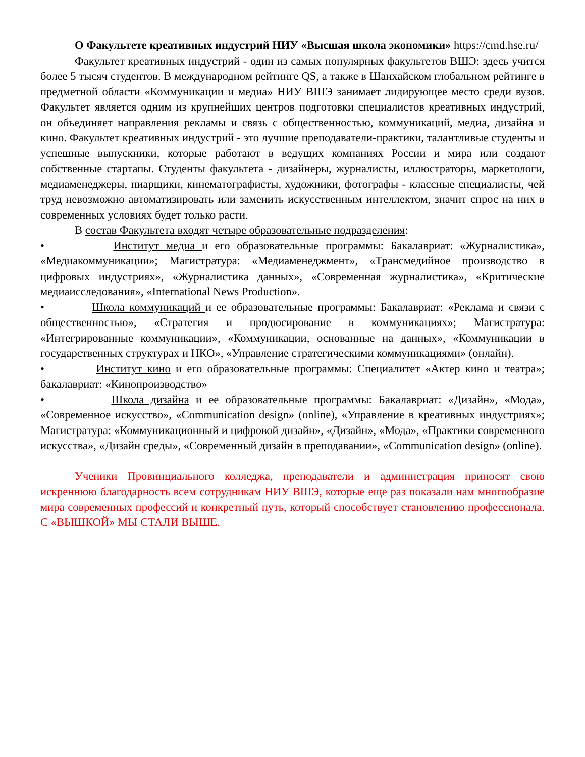О Факультете креативных индустрий НИУ «Высшая школа экономики» https://cmd.hse.ru/
Факультет креативных индустрий - один из самых популярных факультетов ВШЭ: здесь учится более 5 тысяч студентов. В международном рейтинге QS, а также в Шанхайском глобальном рейтинге в предметной области «Коммуникации и медиа» НИУ ВШЭ занимает лидирующее место среди вузов. Факультет является одним из крупнейших центров подготовки специалистов креативных индустрий, он объединяет направления рекламы и связь с общественностью, коммуникаций, медиа, дизайна и кино. Факультет креативных индустрий - это лучшие преподаватели-практики, талантливые студенты и успешные выпускники, которые работают в ведущих компаниях России и мира или создают собственные стартапы. Студенты факультета - дизайнеры, журналисты, иллюстраторы, маркетологи, медиаменеджеры, пиарщики, кинематографисты, художники, фотографы - классные специалисты, чей труд невозможно автоматизировать или заменить искусственным интеллектом, значит спрос на них в современных условиях будет только расти.
В состав Факультета входят четыре образовательные подразделения:
• Институт медиа и его образовательные программы: Бакалавриат: «Журналистика», «Медиакоммуникации»; Магистратура: «Медиаменеджмент», «Трансмедийное производство в цифровых индустриях», «Журналистика данных», «Современная журналистика», «Критические медиаисследования», «International News Production».
• Школа коммуникаций и ее образовательные программы: Бакалавриат: «Реклама и связи с общественностью», «Стратегия и продюсирование в коммуникациях»; Магистратура: «Интегрированные коммуникации», «Коммуникации, основанные на данных», «Коммуникации в государственных структурах и НКО», «Управление стратегическими коммуникациями» (онлайн).
• Институт кино и его образовательные программы: Специалитет «Актер кино и театра»; бакалавриат: «Кинопроизводство»
• Школа дизайна и ее образовательные программы: Бакалавриат: «Дизайн», «Мода», «Современное искусство», «Communication design» (online), «Управление в креативных индустриях»; Магистратура: «Коммуникационный и цифровой дизайн», «Дизайн», «Мода», «Практики современного искусства», «Дизайн среды», «Современный дизайн в преподавании», «Communication design» (online).
Ученики Провинциального колледжа, преподаватели и администрация приносят свою искреннюю благодарность всем сотрудникам НИУ ВШЭ, которые еще раз показали нам многообразие мира современных профессий и конкретный путь, который способствует становлению профессионала. С «ВЫШКОЙ» МЫ СТАЛИ ВЫШЕ.